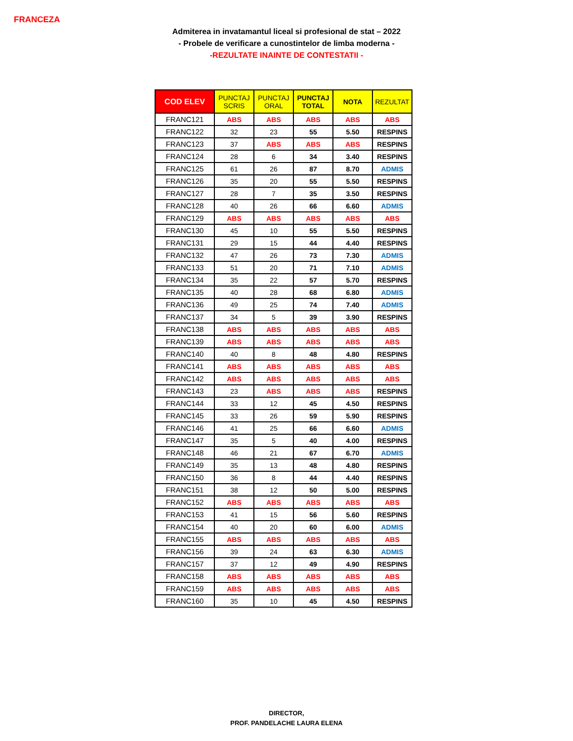FRANCEZA
Admiterea in invatamantul liceal si profesional de stat – 2022
- Probele de verificare a cunostintelor de limba moderna -
-REZULTATE INAINTE DE CONTESTATII -
| COD ELEV | PUNCTAJ SCRIS | PUNCTAJ ORAL | PUNCTAJ TOTAL | NOTA | REZULTAT |
| --- | --- | --- | --- | --- | --- |
| FRANC121 | ABS | ABS | ABS | ABS | ABS |
| FRANC122 | 32 | 23 | 55 | 5.50 | RESPINS |
| FRANC123 | 37 | ABS | ABS | ABS | RESPINS |
| FRANC124 | 28 | 6 | 34 | 3.40 | RESPINS |
| FRANC125 | 61 | 26 | 87 | 8.70 | ADMIS |
| FRANC126 | 35 | 20 | 55 | 5.50 | RESPINS |
| FRANC127 | 28 | 7 | 35 | 3.50 | RESPINS |
| FRANC128 | 40 | 26 | 66 | 6.60 | ADMIS |
| FRANC129 | ABS | ABS | ABS | ABS | ABS |
| FRANC130 | 45 | 10 | 55 | 5.50 | RESPINS |
| FRANC131 | 29 | 15 | 44 | 4.40 | RESPINS |
| FRANC132 | 47 | 26 | 73 | 7.30 | ADMIS |
| FRANC133 | 51 | 20 | 71 | 7.10 | ADMIS |
| FRANC134 | 35 | 22 | 57 | 5.70 | RESPINS |
| FRANC135 | 40 | 28 | 68 | 6.80 | ADMIS |
| FRANC136 | 49 | 25 | 74 | 7.40 | ADMIS |
| FRANC137 | 34 | 5 | 39 | 3.90 | RESPINS |
| FRANC138 | ABS | ABS | ABS | ABS | ABS |
| FRANC139 | ABS | ABS | ABS | ABS | ABS |
| FRANC140 | 40 | 8 | 48 | 4.80 | RESPINS |
| FRANC141 | ABS | ABS | ABS | ABS | ABS |
| FRANC142 | ABS | ABS | ABS | ABS | ABS |
| FRANC143 | 23 | ABS | ABS | ABS | RESPINS |
| FRANC144 | 33 | 12 | 45 | 4.50 | RESPINS |
| FRANC145 | 33 | 26 | 59 | 5.90 | RESPINS |
| FRANC146 | 41 | 25 | 66 | 6.60 | ADMIS |
| FRANC147 | 35 | 5 | 40 | 4.00 | RESPINS |
| FRANC148 | 46 | 21 | 67 | 6.70 | ADMIS |
| FRANC149 | 35 | 13 | 48 | 4.80 | RESPINS |
| FRANC150 | 36 | 8 | 44 | 4.40 | RESPINS |
| FRANC151 | 38 | 12 | 50 | 5.00 | RESPINS |
| FRANC152 | ABS | ABS | ABS | ABS | ABS |
| FRANC153 | 41 | 15 | 56 | 5.60 | RESPINS |
| FRANC154 | 40 | 20 | 60 | 6.00 | ADMIS |
| FRANC155 | ABS | ABS | ABS | ABS | ABS |
| FRANC156 | 39 | 24 | 63 | 6.30 | ADMIS |
| FRANC157 | 37 | 12 | 49 | 4.90 | RESPINS |
| FRANC158 | ABS | ABS | ABS | ABS | ABS |
| FRANC159 | ABS | ABS | ABS | ABS | ABS |
| FRANC160 | 35 | 10 | 45 | 4.50 | RESPINS |
DIRECTOR,
PROF. PANDELACHE LAURA ELENA